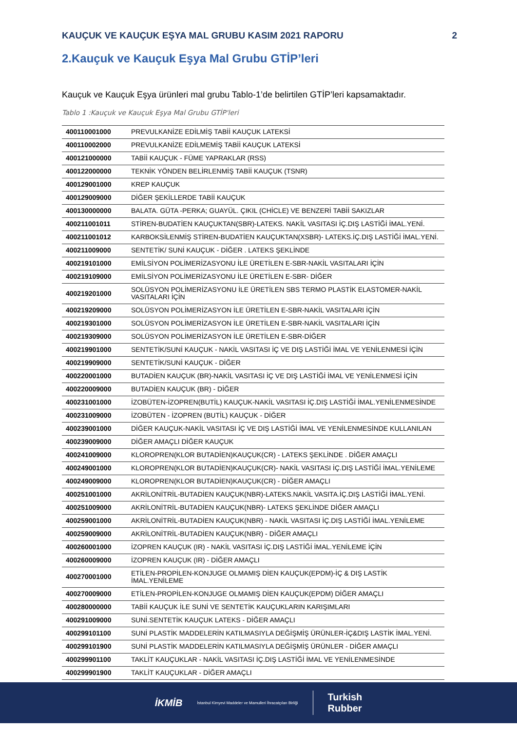KAUÇUK VE KAUÇUK EŞYA MAL GRUBU KASIM 2021 RAPORU 2
2.Kauçuk ve Kauçuk Eşya Mal Grubu GTİP’leri
Kauçuk ve Kauçuk Eşya ürünleri mal grubu Tablo-1’de belirtilen GTİP’leri kapsamaktadır.
Tablo 1 :Kauçuk ve Kauçuk Eşya Mal Grubu GTİP'leri
| 400110001000 | PREVULKANİZE EDİLMİŞ TABİİ KAUÇUK LATEKSİ |
| 400110002000 | PREVULKANİZE EDİLMEMİŞ TABİİ KAUÇUK LATEKSİ |
| 400121000000 | TABİİ KAUÇUK - FÜME YAPRAKLAR (RSS) |
| 400122000000 | TEKNİK YÖNDEN BELİRLENMİŞ TABİİ KAUÇUK (TSNR) |
| 400129001000 | KREP KAUÇUK |
| 400129009000 | DİĞER ŞEKİLLERDE TABİİ KAUÇUK |
| 400130000000 | BALATA. GÜTA -PERKA; GUAYÜL. ÇIKIL (CHİCLE) VE BENZERİ TABİİ SAKIZLAR |
| 400211001011 | STİREN-BUDATİEN KAUÇUKTAN(SBR)-LATEKS. NAKİL VASITASI İÇ.DIŞ LASTİĞİ İMAL.YENİ. |
| 400211001012 | KARBOKSİLENMİŞ STİREN-BUDATİEN KAUÇUKTAN(XSBR)- LATEKS.İÇ.DIŞ LASTİĞİ İMAL.YENİ. |
| 400211009000 | SENTETİK/ SUNİ KAUÇUK - DİĞER . LATEKS ŞEKLİNDE |
| 400219101000 | EMİLSİYON POLİMERİZASYONU İLE ÜRETİLEN E-SBR-NAKİL VASITALARI İÇİN |
| 400219109000 | EMİLSİYON POLİMERİZASYONU İLE ÜRETİLEN E-SBR- DİĞER |
| 400219201000 | SOLÜSYON POLİMERİZASYONU İLE ÜRETİLEN SBS TERMO PLASTİK ELASTOMER-NAKİL VASITALARI İÇİN |
| 400219209000 | SOLÜSYON POLİMERİZASYON İLE ÜRETİLEN E-SBR-NAKİL VASITALARI İÇİN |
| 400219301000 | SOLÜSYON POLİMERİZASYON İLE ÜRETİLEN E-SBR-NAKİL VASITALARI İÇİN |
| 400219309000 | SOLÜSYON POLİMERİZASYON İLE ÜRETİLEN E-SBR-DİĞER |
| 400219901000 | SENTETİK/SUNİ KAUÇUK - NAKİL VASITASI İÇ VE DIŞ LASTİĞİ İMAL VE YENİLENMESİ İÇİN |
| 400219909000 | SENTETİK/SUNİ KAUÇUK - DİĞER |
| 400220001000 | BUTADİEN KAUÇUK (BR)-NAKİL VASITASI İÇ VE DIŞ LASTİĞİ İMAL VE YENİLENMESİ İÇİN |
| 400220009000 | BUTADİEN KAUÇUK (BR) - DİĞER |
| 400231001000 | İZOBÜTEN-İZOPREN(BUTİL) KAUÇUK-NAKİL VASITASI İÇ.DIŞ LASTİĞİ İMAL.YENİLENMESİNDE |
| 400231009000 | İZOBÜTEN - İZOPREN (BUTİL) KAUÇUK - DİĞER |
| 400239001000 | DİĞER KAUÇUK-NAKİL VASITASI İÇ VE DIŞ LASTİĞİ İMAL VE YENİLENMESİNDE KULLANILAN |
| 400239009000 | DİĞER AMAÇLI DİĞER KAUÇUK |
| 400241009000 | KLOROPREN(KLOR BUTADİEN)KAUÇUK(CR) - LATEKS ŞEKLİNDE . DİĞER AMAÇLI |
| 400249001000 | KLOROPREN(KLOR BUTADİEN)KAUÇUK(CR)- NAKİL VASITASI İÇ.DIŞ LASTİĞİ İMAL.YENİLEME |
| 400249009000 | KLOROPREN(KLOR BUTADİEN)KAUÇUK(CR) - DİĞER AMAÇLI |
| 400251001000 | AKRİLONİTRİL-BUTADİEN KAUÇUK(NBR)-LATEKS.NAKİL VASITA.İÇ.DIŞ LASTİĞİ İMAL.YENİ. |
| 400251009000 | AKRİLONİTRİL-BUTADİEN KAUÇUK(NBR)- LATEKS ŞEKLİNDE DİĞER AMAÇLI |
| 400259001000 | AKRİLONİTRİL-BUTADİEN KAUÇUK(NBR) - NAKİL VASITASI İÇ.DIŞ LASTİĞİ İMAL.YENİLEME |
| 400259009000 | AKRİLONİTRİL-BUTADİEN KAUÇUK(NBR) - DİĞER AMAÇLI |
| 400260001000 | İZOPREN KAUÇUK (IR) - NAKİL VASITASI İÇ.DIŞ LASTİĞİ İMAL.YENİLEME İÇİN |
| 400260009000 | İZOPREN KAUÇUK (IR) - DİĞER AMAÇLI |
| 400270001000 | ETİLEN-PROPİLEN-KONJUGE OLMAMIŞ DİEN KAUÇUK(EPDM)-İÇ & DIŞ LASTİK İMAL.YENİLEME |
| 400270009000 | ETİLEN-PROPİLEN-KONJUGE OLMAMIŞ DİEN KAUÇUK(EPDM) DİĞER AMAÇLI |
| 400280000000 | TABİİ KAUÇUK İLE SUNİ VE SENTETİK KAUÇUKLARIN KARIŞIMLARI |
| 400291009000 | SUNİ.SENTETİK KAUÇUK LATEKS - DİĞER AMAÇLI |
| 400299101100 | SUNİ PLASTİK MADDELERİN KATILMASIYLA DEĞİŞMİŞ ÜRÜNLER-İÇ&DIŞ LASTİK İMAL.YENİ. |
| 400299101900 | SUNİ PLASTİK MADDELERİN KATILMASIYLA DEĞİŞMİŞ ÜRÜNLER - DİĞER AMAÇLI |
| 400299901100 | TAKLİT KAUÇUKLAR - NAKİL VASITASI İÇ.DIŞ LASTİĞİ İMAL VE YENİLENMESİNDE |
| 400299901900 | TAKLİT KAUÇUKLAR - DİĞER AMAÇLI |
İKMİB İstanbul Kimyevi Maddeler ve Mamulleri İhracatçıları Birliği Turkish
Rubber